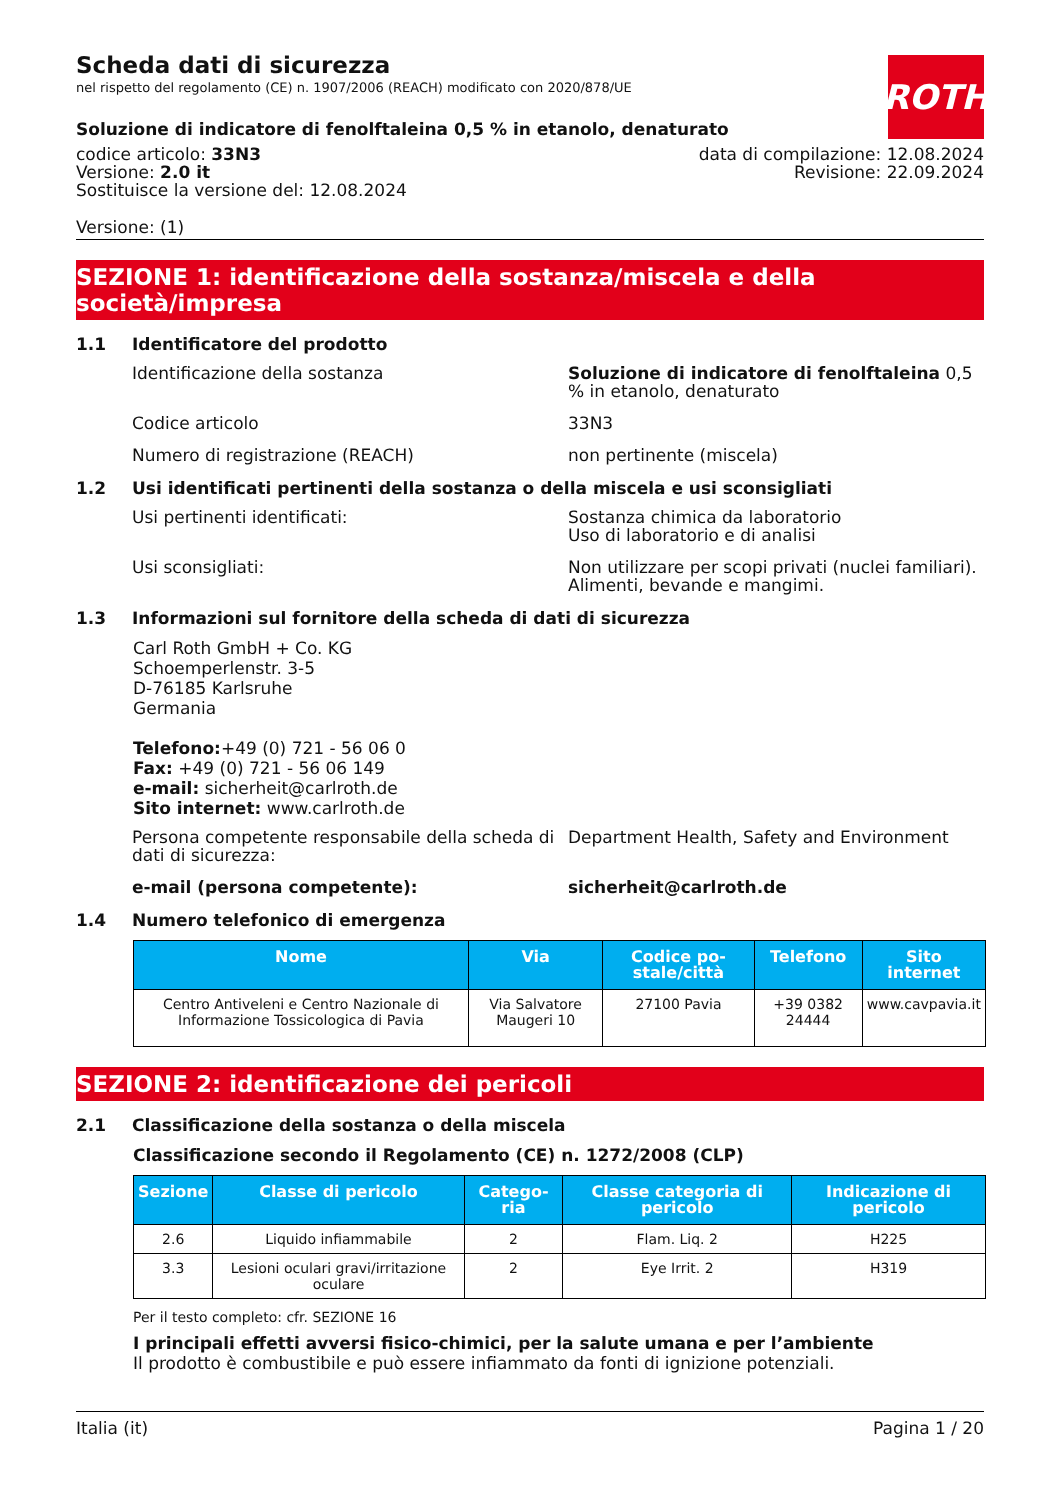ROTH
Scheda dati di sicurezza
nel rispetto del regolamento (CE) n. 1907/2006 (REACH) modificato con 2020/878/UE
Soluzione di indicatore di fenolftaleina 0,5 % in etanolo, denaturato
codice articolo: 33N3
Versione: 2.0 it
Sostituisce la versione del: 12.08.2024
data di compilazione: 12.08.2024
Revisione: 22.09.2024
Versione: (1)
SEZIONE 1: identificazione della sostanza/miscela e della società/impresa
1.1 Identificatore del prodotto
Identificazione della sostanza Soluzione di indicatore di fenolftaleina 0,5 % in etanolo, denaturato
Codice articolo 33N3
Numero di registrazione (REACH) non pertinente (miscela)
1.2 Usi identificati pertinenti della sostanza o della miscela e usi sconsigliati
Usi pertinenti identificati: Sostanza chimica da laboratorio
Uso di laboratorio e di analisi
Usi sconsigliati: Non utilizzare per scopi privati (nuclei familiari).
Alimenti, bevande e mangimi.
1.3 Informazioni sul fornitore della scheda di dati di sicurezza
Carl Roth GmbH + Co. KG
Schoemperlenstr. 3-5
D-76185 Karlsruhe
Germania
Telefono:+49 (0) 721 - 56 06 0
Fax: +49 (0) 721 - 56 06 149
e-mail: sicherheit@carlroth.de
Sito internet: www.carlroth.de
Persona competente responsabile della scheda di dati di sicurezza:
Department Health, Safety and Environment
e-mail (persona competente): sicherheit@carlroth.de
1.4 Numero telefonico di emergenza
| Nome | Via | Codice po-stale/città | Telefono | Sito internet |
| --- | --- | --- | --- | --- |
| Centro Antiveleni e Centro Nazionale di Informazione Tossicologica di Pavia | Via Salvatore Maugeri 10 | 27100 Pavia | +39 0382 24444 | www.cavpavia.it |
SEZIONE 2: identificazione dei pericoli
2.1 Classificazione della sostanza o della miscela
Classificazione secondo il Regolamento (CE) n. 1272/2008 (CLP)
| Sezione | Classe di pericolo | Catego-ria | Classe categoria di pericolo | Indicazione di pericolo |
| --- | --- | --- | --- | --- |
| 2.6 | Liquido infiammabile | 2 | Flam. Liq. 2 | H225 |
| 3.3 | Lesioni oculari gravi/irritazione oculare | 2 | Eye Irrit. 2 | H319 |
Per il testo completo: cfr. SEZIONE 16
I principali effetti avversi fisico-chimici, per la salute umana e per l’ambiente
Il prodotto è combustibile e può essere infiammato da fonti di ignizione potenziali.
Italia (it) Pagina 1 / 20